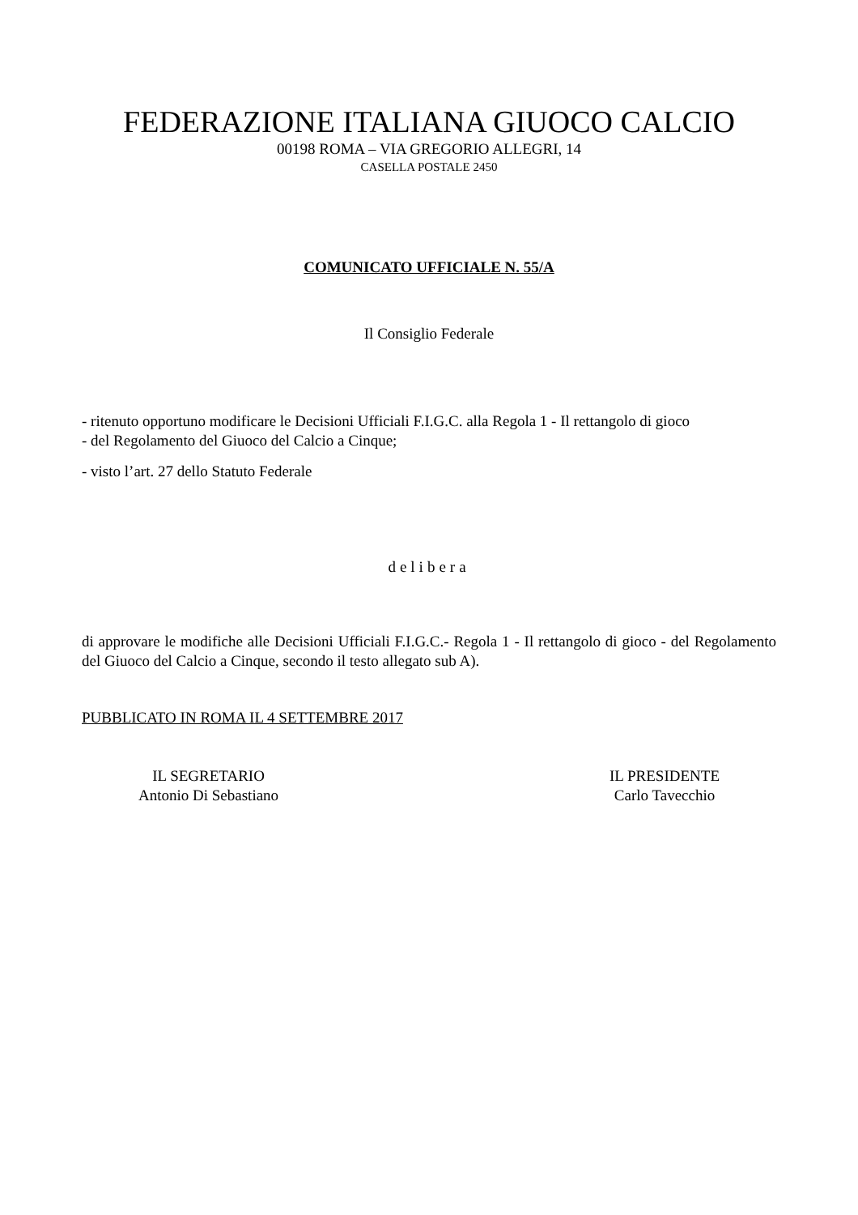FEDERAZIONE ITALIANA GIUOCO CALCIO
00198 ROMA – VIA GREGORIO ALLEGRI, 14
CASELLA POSTALE 2450
COMUNICATO UFFICIALE N. 55/A
Il Consiglio Federale
- ritenuto opportuno modificare le Decisioni Ufficiali F.I.G.C. alla Regola 1 - Il rettangolo di gioco
- del Regolamento del Giuoco del Calcio a Cinque;
- visto l’art. 27 dello Statuto Federale
delibera
di approvare le modifiche alle Decisioni Ufficiali F.I.G.C.- Regola 1 - Il rettangolo di gioco - del Regolamento del Giuoco del Calcio a Cinque, secondo il testo allegato sub A).
PUBBLICATO IN ROMA IL 4 SETTEMBRE 2017
IL SEGRETARIO
Antonio Di Sebastiano
IL PRESIDENTE
Carlo Tavecchio